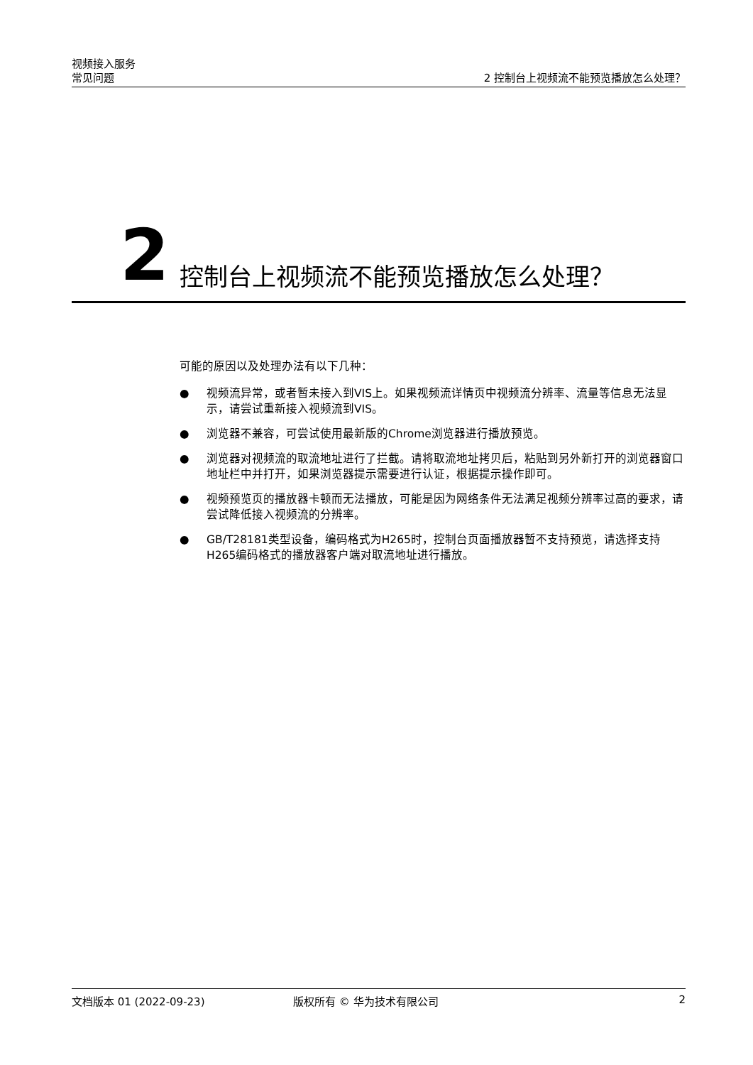视频接入服务
常见问题
2 控制台上视频流不能预览播放怎么处理？
2 控制台上视频流不能预览播放怎么处理？
可能的原因以及处理办法有以下几种：
● 视频流异常，或者暂未接入到VIS上。如果视频流详情页中视频流分辨率、流量等信息无法显示，请尝试重新接入视频流到VIS。
● 浏览器不兼容，可尝试使用最新版的Chrome浏览器进行播放预览。
● 浏览器对视频流的取流地址进行了拦截。请将取流地址拷贝后，粘贴到另外新打开的浏览器窗口地址栏中并打开，如果浏览器提示需要进行认证，根据提示操作即可。
● 视频预览页的播放器卡顿而无法播放，可能是因为网络条件无法满足视频分辨率过高的要求，请尝试降低接入视频流的分辨率。
● GB/T28181类型设备，编码格式为H265时，控制台页面播放器暂不支持预览，请选择支持H265编码格式的播放器客户端对取流地址进行播放。
文档版本 01 (2022-09-23) 版权所有 © 华为技术有限公司 2